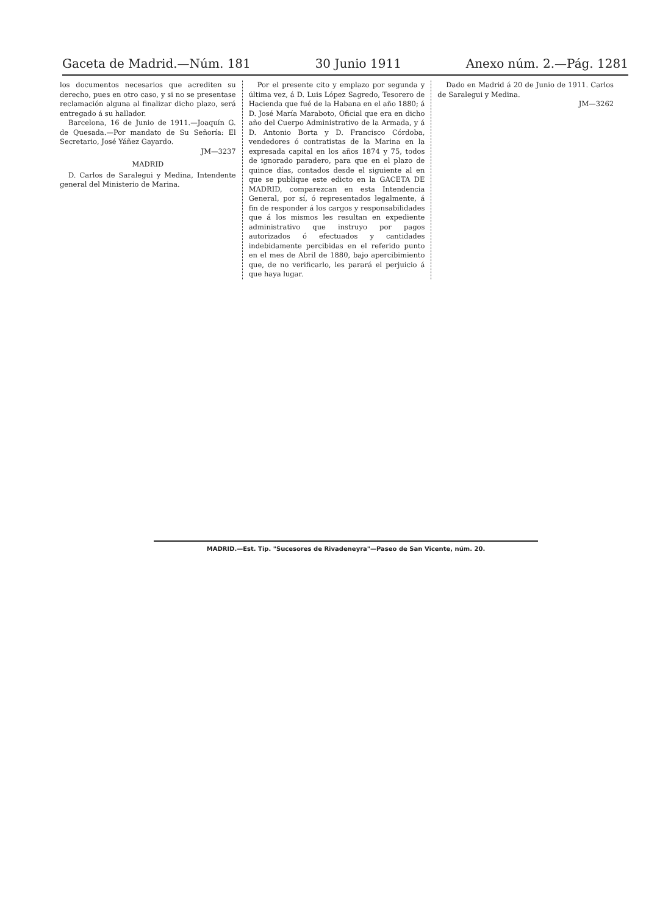Gaceta de Madrid.—Núm. 181 30 Junio 1911 Anexo núm. 2.—Pág. 1281
los documentos necesarios que acrediten su derecho, pues en otro caso, y si no se presentase reclamación alguna al finalizar dicho plazo, será entregado á su hallador.
Barcelona, 16 de Junio de 1911.—Joaquín G. de Quesada.—Por mandato de Su Señoría: El Secretario, José Yáñez Gayardo.
JM—3237
MADRID
D. Carlos de Saralegui y Medina, Intendente general del Ministerio de Marina.
Por el presente cito y emplazo por segunda y última vez, á D. Luis López Sagredo, Tesorero de Hacienda que fué de la Habana en el año 1880; á D. José María Maraboto, Oficial que era en dicho año del Cuerpo Administrativo de la Armada, y á D. Antonio Borta y D. Francisco Córdoba, vendedores ó contratistas de la Marina en la expresada capital en los años 1874 y 75, todos de ignorado paradero, para que en el plazo de quince días, contados desde el siguiente al en que se publique este edicto en la GACETA DE MADRID, comparezcan en esta Intendencia General, por sí, ó representados legalmente, á fin de responder á los cargos y responsabilidades que á los mismos les resultan en expediente administrativo que instruyo por pagos autorizados ó efectuados y cantidades indebidamente percibidas en el referido punto en el mes de Abril de 1880, bajo apercibimiento que, de no verificarlo, les parará el perjuicio á que haya lugar.
Dado en Madrid á 20 de Junio de 1911. Carlos de Saralegui y Medina.
JM—3262
MADRID.—Est. Tip. "Sucesores de Rivadeneyra"—Paseo de San Vicente, núm. 20.